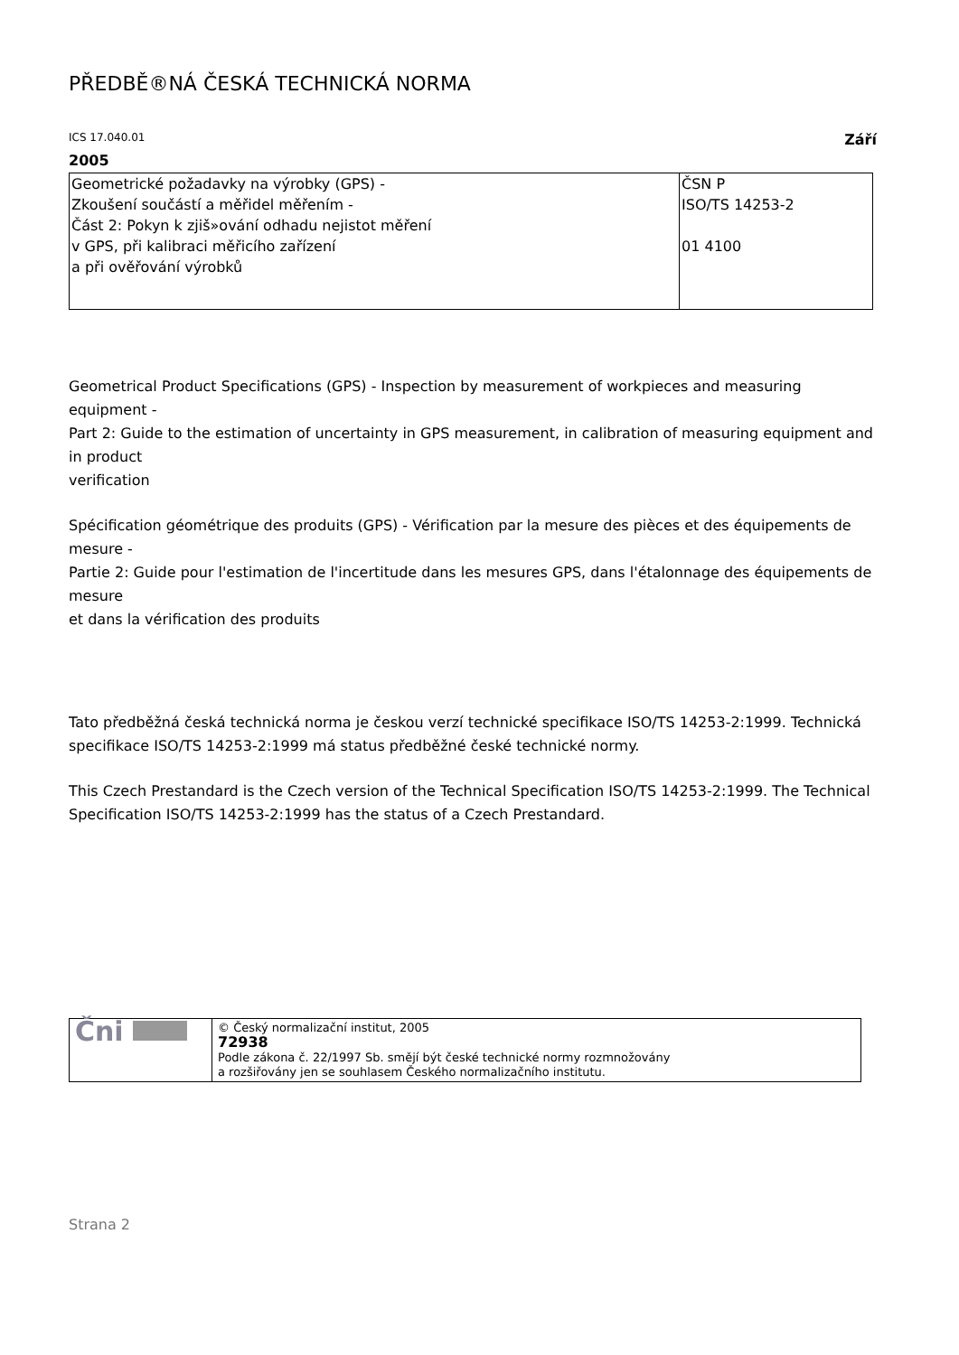PŘEDBĚ®NÁ ČESKÁ TECHNICKÁ NORMA
ICS 17.040.01 Září
2005
| Geometrické požadavky na výrobky (GPS) - Zkoušení součástí a měřidel měřením - Část 2: Pokyn k zjiš»ování odhadu nejistot měření v GPS, při kalibraci měřicího zařízení a při ověřování výrobků | ČSN P ISO/TS 14253-2 01 4100 |
Geometrical Product Specifications (GPS) - Inspection by measurement of workpieces and measuring equipment -
Part 2: Guide to the estimation of uncertainty in GPS measurement, in calibration of measuring equipment and in product
verification
Spécification géométrique des produits (GPS) - Vérification par la mesure des pièces et des équipements de mesure -
Partie 2: Guide pour l'estimation de l'incertitude dans les mesures GPS, dans l'étalonnage des équipements de mesure
et dans la vérification des produits
Tato předběžná česká technická norma je českou verzí technické specifikace ISO/TS 14253-2:1999. Technická specifikace ISO/TS 14253-2:1999 má status předběžné české technické normy.
This Czech Prestandard is the Czech version of the Technical Specification ISO/TS 14253-2:1999. The Technical Specification ISO/TS 14253-2:1999 has the status of a Czech Prestandard.
| Čni | © Český normalizační institut, 2005 72938 Podle zákona č. 22/1997 Sb. smějí být české technické normy rozmnožovány a rozšiřovány jen se souhlasem Českého normalizačního institutu. |
Strana 2